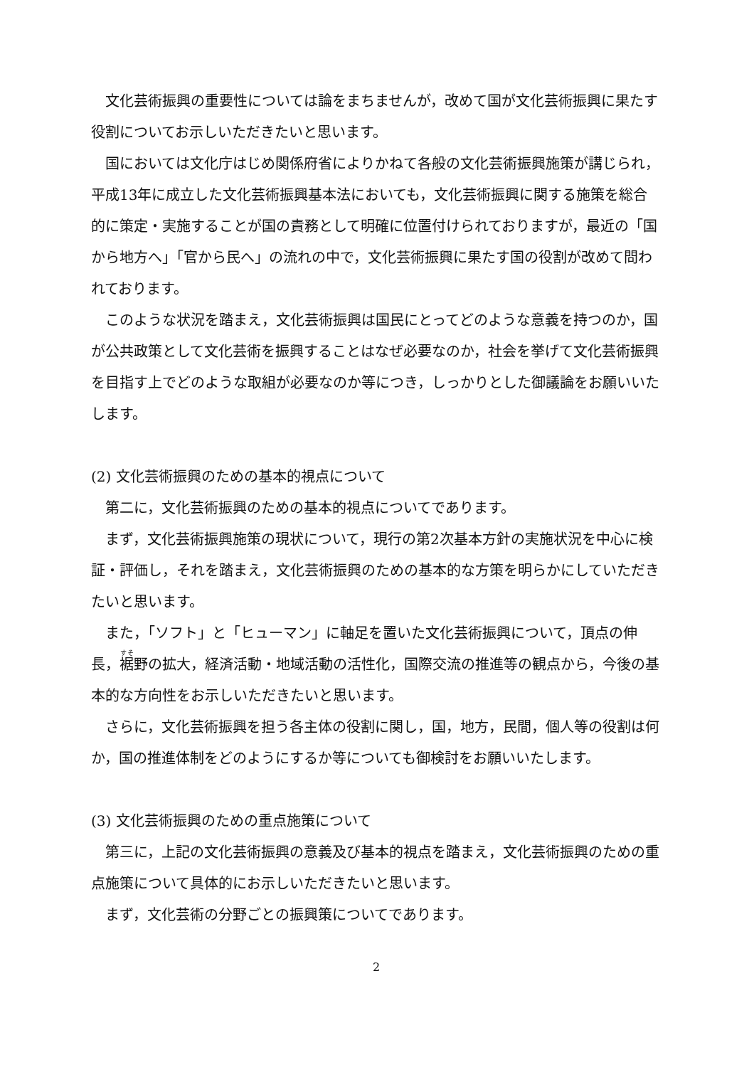文化芸術振興の重要性については論をまちませんが，改めて国が文化芸術振興に果たす役割についてお示しいただきたいと思います。
国においては文化庁はじめ関係府省によりかねて各般の文化芸術振興施策が講じられ，平成13年に成立した文化芸術振興基本法においても，文化芸術振興に関する施策を総合的に策定・実施することが国の責務として明確に位置付けられておりますが，最近の「国から地方へ」「官から民へ」の流れの中で，文化芸術振興に果たす国の役割が改めて問われております。
このような状況を踏まえ，文化芸術振興は国民にとってどのような意義を持つのか，国が公共政策として文化芸術を振興することはなぜ必要なのか，社会を挙げて文化芸術振興を目指す上でどのような取組が必要なのか等につき，しっかりとした御議論をお願いいたします。
(2) 文化芸術振興のための基本的視点について
第二に，文化芸術振興のための基本的視点についてであります。
まず，文化芸術振興施策の現状について，現行の第2次基本方針の実施状況を中心に検証・評価し，それを踏まえ，文化芸術振興のための基本的な方策を明らかにしていただきたいと思います。
また，「ソフト」と「ヒューマン」に軸足を置いた文化芸術振興について，頂点の伸長，裾野の拡大，経済活動・地域活動の活性化，国際交流の推進等の観点から，今後の基本的な方向性をお示しいただきたいと思います。
さらに，文化芸術振興を担う各主体の役割に関し，国，地方，民間，個人等の役割は何か，国の推進体制をどのようにするか等についても御検討をお願いいたします。
(3) 文化芸術振興のための重点施策について
第三に，上記の文化芸術振興の意義及び基本的視点を踏まえ，文化芸術振興のための重点施策について具体的にお示しいただきたいと思います。
まず，文化芸術の分野ごとの振興策についてであります。
2